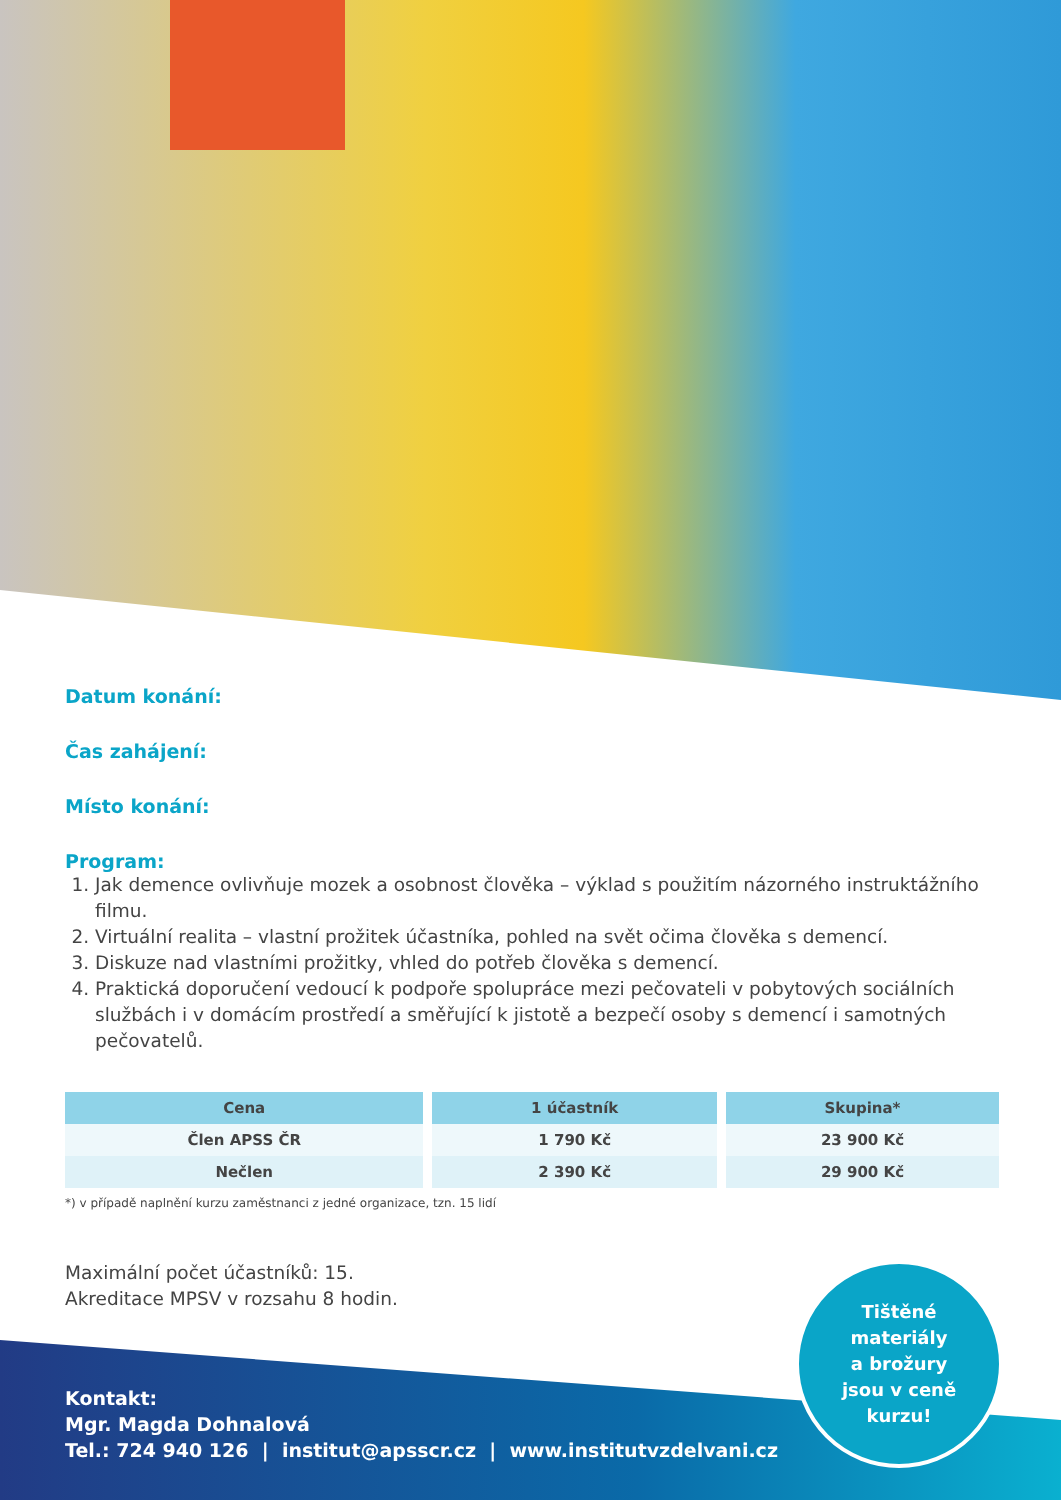Datum konání:
Čas zahájení:
Místo konání:
Program:
1. Jak demence ovlivňuje mozek a osobnost člověka – výklad s použitím názorného instruktážního filmu.
2. Virtuální realita – vlastní prožitek účastníka, pohled na svět očima člověka s demencí.
3. Diskuze nad vlastními prožitky, vhled do potřeb člověka s demencí.
4. Praktická doporučení vedoucí k podpoře spolupráce mezi pečovateli v pobytových sociálních službách i v domácím prostředí a směřující k jistotě a bezpečí osoby s demencí i samotných pečovatelů.
| Cena | 1 účastník | Skupina* |
| --- | --- | --- |
| Člen APSS ČR | 1 790 Kč | 23 900 Kč |
| Nečlen | 2 390 Kč | 29 900 Kč |
*) v případě naplnění kurzu zaměstnanci z jedné organizace, tzn. 15 lidí
Maximální počet účastníků: 15.
Akreditace MPSV v rozsahu 8 hodin.
Kontakt:
Mgr. Magda Dohnalová
Tel.: 724 940 126 | institut@apsscr.cz | www.institutvzdelvani.cz
Tištěné
materiály
a brožury
jsou v ceně
kurzu!